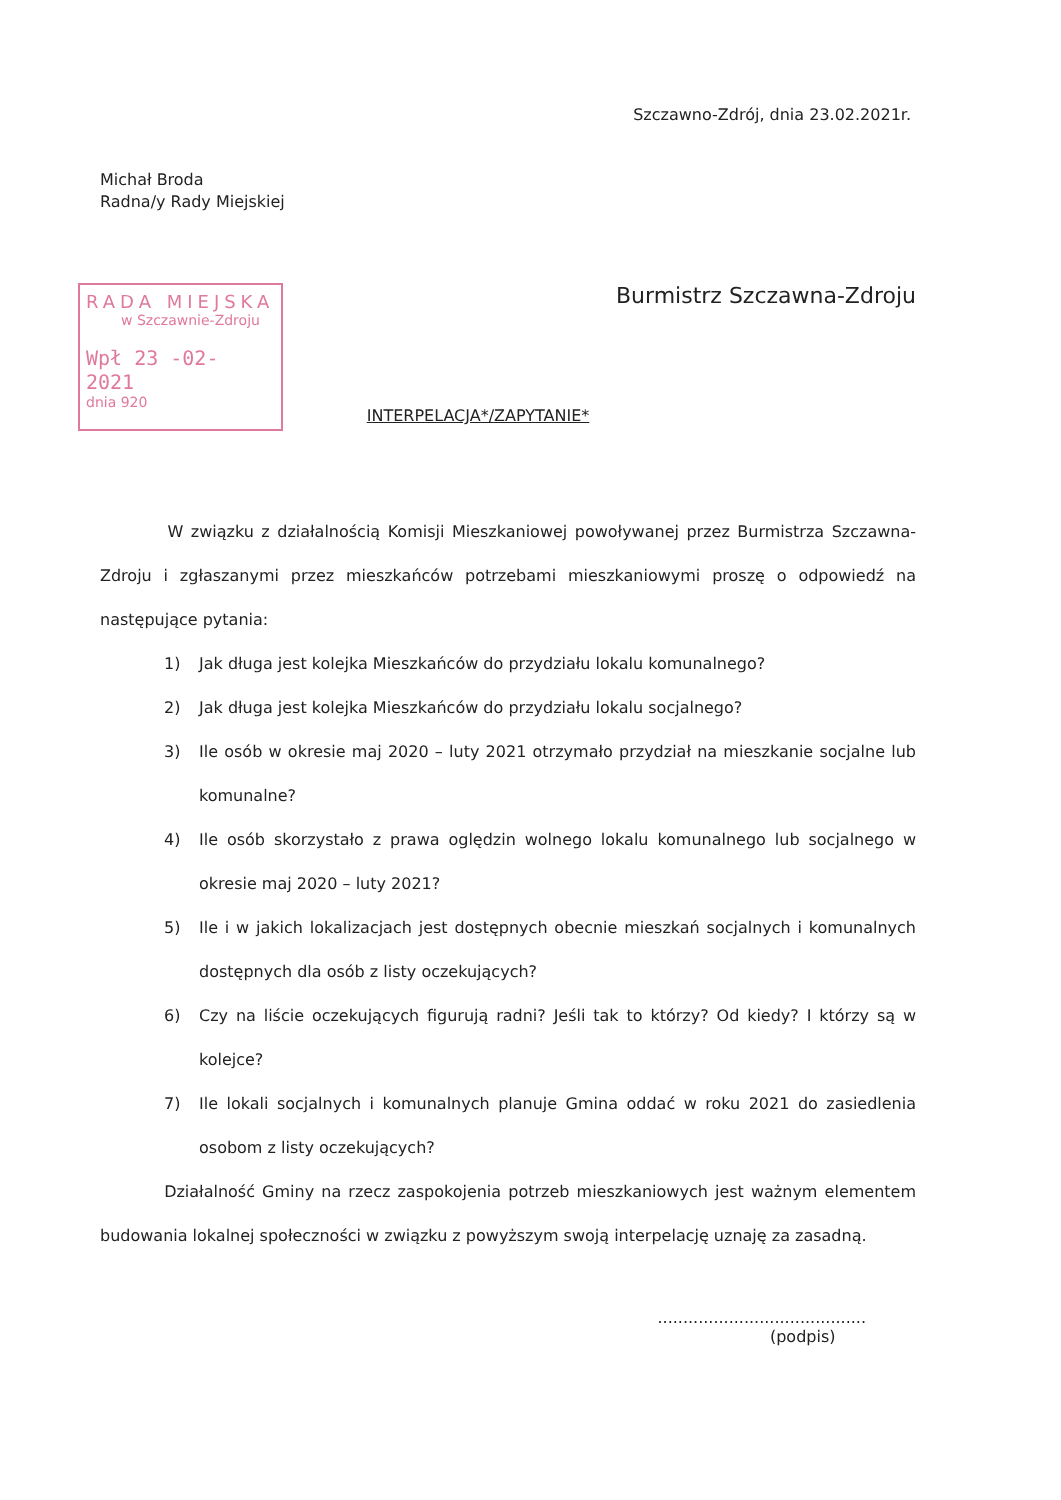Szczawno-Zdrój, dnia 23.02.2021r.
Michał Broda
Radna/y Rady Miejskiej
RADA MIEJSKA
w Szczawnie-Zdroju
Wpł 23 -02- 2021
dnia 920
Burmistrz Szczawna-Zdroju
INTERPELACJA*/ZAPYTANIE*
W związku z działalnością Komisji Mieszkaniowej powoływanej przez Burmistrza Szczawna-Zdroju i zgłaszanymi przez mieszkańców potrzebami mieszkaniowymi proszę o odpowiedź na następujące pytania:
1) Jak długa jest kolejka Mieszkańców do przydziału lokalu komunalnego?
2) Jak długa jest kolejka Mieszkańców do przydziału lokalu socjalnego?
3) Ile osób w okresie maj 2020 – luty 2021 otrzymało przydział na mieszkanie socjalne lub komunalne?
4) Ile osób skorzystało z prawa oględzin wolnego lokalu komunalnego lub socjalnego w okresie maj 2020 – luty 2021?
5) Ile i w jakich lokalizacjach jest dostępnych obecnie mieszkań socjalnych i komunalnych dostępnych dla osób z listy oczekujących?
6) Czy na liście oczekujących figurują radni? Jeśli tak to którzy? Od kiedy? I którzy są w kolejce?
7) Ile lokali socjalnych i komunalnych planuje Gmina oddać w roku 2021 do zasiedlenia osobom z listy oczekujących?
Działalność Gminy na rzecz zaspokojenia potrzeb mieszkaniowych jest ważnym elementem budowania lokalnej społeczności w związku z powyższym swoją interpelację uznaję za zasadną.
.........................................
(podpis)